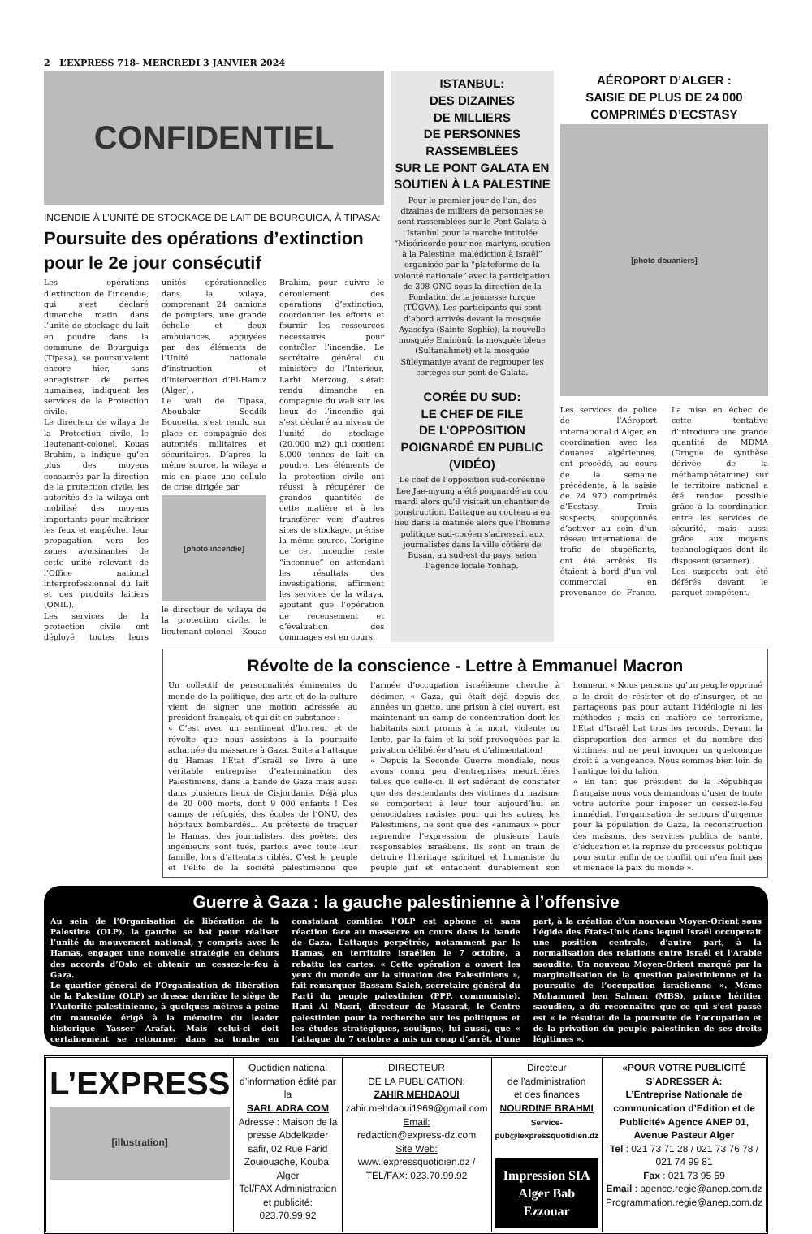2 L’EXPRESS 718- MERCREDI 3 JANVIER 2024
CONFIDENTIEL
INCENDIE À L’UNITÉ DE STOCKAGE DE LAIT DE BOURGUIGA, À TIPASA:
Poursuite des opérations d’extinction pour le 2e jour consécutif
Les opérations d’extinction de l’incendie, qui s’est déclaré dimanche matin dans l’unité de stockage du lait en poudre dans la commune de Bourguiga (Tipasa), se poursuivaient encore hier, sans enregistrer de pertes humaines, indiquent les services de la Protection civile.
Le directeur de wilaya de la Protection civile, le lieutenant-colonel, Kouas Brahim, a indiqué qu’en plus des moyens consacrés par la direction de la protection civile, les autorités de la wilaya ont mobilisé des moyens importants pour maîtriser les feux et empêcher leur propagation vers les zones avoisinantes de cette unité relevant de l’Office national interprofessionnel du lait et des produits laitiers (ONIL).
Les services de la protection civile ont déployé toutes leurs unités opérationnelles dans la wilaya, comprenant 24 camions de pompiers, une grande échelle et deux ambulances, appuyées par des éléments de l’Unité nationale d’instruction et d’intervention d’El-Hamiz (Alger) .
Le wali de Tipasa, Aboubakr Seddik Boucetta, s’est rendu sur place en compagnie des autorités militaires et sécuritaires. D’après la même source, la wilaya a mis en place une cellule de crise dirigée par
[photo incendie]
le directeur de wilaya de la protection civile, le lieutenant-colonel Kouas Brahim, pour suivre le déroulement des opérations d’extinction, coordonner les efforts et fournir les ressources nécessaires pour contrôler l’incendie. Le secrétaire général du ministère de l’Intérieur, Larbi Merzoug, s’était rendu dimanche en compagnie du wali sur les lieux de l’incendie qui s’est déclaré au niveau de l’unité de stockage (20.000 m2) qui contient 8.000 tonnes de lait en poudre. Les éléments de la protection civile ont réussi à récupérer de grandes quantités de cette matière et à les transférer vers d’autres sites de stockage, précise la même source. L’origine de cet incendie reste “inconnue” en attendant les résultats des investigations, affirment les services de la wilaya, ajoutant que l’opération de recensement et d’évaluation des dommages est en cours.
ISTANBUL:
DES DIZAINES
DE MILLIERS
DE PERSONNES
RASSEMBLÉES
SUR LE PONT GALATA EN SOUTIEN À LA PALESTINE
Pour le premier jour de l’an, des dizaines de milliers de personnes se sont rassemblées sur le Pont Galata à Istanbul pour la marche intitulée “Miséricorde pour nos martyrs, soutien à la Palestine, malédiction à Israël” organisée par la “plateforme de la volonté nationale” avec la participation de 308 ONG sous la direction de la Fondation de la jeunesse turque (TÜGVA). Les participants qui sont d’abord arrivés devant la mosquée Ayasofya (Sainte-Sophie), la nouvelle mosquée Eminönü, la mosquée bleue (Sultanahmet) et la mosquée Süleymaniye avant de regrouper les cortèges sur pont de Galata.
CORÉE DU SUD:
LE CHEF DE FILE
DE L’OPPOSITION
POIGNARDÉ EN PUBLIC
(VIDÉO)
Le chef de l’opposition sud-coréenne Lee Jae-myung a été poignardé au cou mardi alors qu’il visitait un chantier de construction. L’attaque au couteau a eu lieu dans la matinée alors que l’homme politique sud-coréen s’adressait aux journalistes dans la ville côtière de Busan, au sud-est du pays, selon l’agence locale Yonhap.
AÉROPORT D’ALGER :
SAISIE DE PLUS DE 24 000
COMPRIMÉS D’ECSTASY
[photo douaniers]
Les services de police de l’Aéroport international d’Alger, en coordination avec les douanes algériennes, ont procédé, au cours de la semaine précédente, à la saisie de 24 970 comprimés d’Ecstasy. Trois suspects, soupçonnés d’activer au sein d’un réseau international de trafic de stupéfiants, ont été arrêtés. Ils étaient à bord d’un vol commercial en provenance de France. La mise en échec de cette tentative d’introduire une grande quantité de MDMA (Drogue de synthèse dérivée de la méthamphétamine) sur le territoire national a été rendue possible grâce à la coordination entre les services de sécurité, mais aussi grâce aux moyens technologiques dont ils disposent (scanner).
Les suspects ont été déférés devant le parquet compétent.
Révolte de la conscience - Lettre à Emmanuel Macron
Un collectif de personnalités éminentes du monde de la politique, des arts et de la culture vient de signer une motion adressée au président français, et qui dit en substance :
« C’est avec un sentiment d’horreur et de révolte que nous assistons à la poursuite acharnée du massacre à Gaza. Suite à l’attaque du Hamas, l’Etat d’Israël se livre à une véritable entreprise d’extermination des Palestiniens, dans la bande de Gaza mais aussi dans plusieurs lieux de Cisjordanie. Déjà plus de 20 000 morts, dont 9 000 enfants ! Des camps de réfugiés, des écoles de l’ONU, des hôpitaux bombardés... Au prétexte de traquer le Hamas, des journalistes, des poètes, des ingénieurs sont tués, parfois avec toute leur famille, lors d’attentats ciblés. C’est le peuple et l’élite de la société palestinienne que l’armée d’occupation israélienne cherche à décimer. « Gaza, qui était déjà depuis des années un ghetto, une prison à ciel ouvert, est maintenant un camp de concentration dont les habitants sont promis à la mort, violente ou lente, par la faim et la soif provoquées par la privation délibérée d’eau et d’alimentation!
« Depuis la Seconde Guerre mondiale, nous avons connu peu d’entreprises meurtrières telles que celle-ci. Il est sidérant de constater que des descendants des victimes du nazisme se comportent à leur tour aujourd’hui en génocidaires racistes pour qui les autres, les Palestiniens, ne sont que des «animaux » pour reprendre l’expression de plusieurs hauts responsables israéliens. Ils sont en train de détruire l’héritage spirituel et humaniste du peuple juif et entachent durablement son honneur. « Nous pensons qu’un peuple opprimé a le droit de résister et de s’insurger, et ne partageons pas pour autant l’idéologie ni les méthodes ; mais en matière de terrorisme, l’État d’Israël bat tous les records. Devant la disproportion des armes et du nombre des victimes, nul ne peut invoquer un quelconque droit à la vengeance. Nous sommes bien loin de l’antique loi du talion.
« En tant que président de la République française nous vous demandons d’user de toute votre autorité pour imposer un cessez-le-feu immédiat, l’organisation de secours d’urgence pour la population de Gaza, la reconstruction des maisons, des services publics de santé, d’éducation et la reprise du processus politique pour sortir enfin de ce conflit qui n’en finit pas et menace la paix du monde ».
Guerre à Gaza : la gauche palestinienne à l’offensive
Au sein de l’Organisation de libération de la Palestine (OLP), la gauche se bat pour réaliser l’unité du mouvement national, y compris avec le Hamas, engager une nouvelle stratégie en dehors des accords d’Oslo et obtenir un cessez-le-feu à Gaza.
Le quartier général de l’Organisation de libération de la Palestine (OLP) se dresse derrière le siège de l’Autorité palestinienne, à quelques mètres à peine du mausolée érigé à la mémoire du leader historique Yasser Arafat. Mais celui-ci doit certainement se retourner dans sa tombe en constatant combien l’OLP est aphone et sans réaction face au massacre en cours dans la bande de Gaza. L’attaque perpétrée, notamment par le Hamas, en territoire israélien le 7 octobre, a rebattu les cartes. « Cette opération a ouvert les yeux du monde sur la situation des Palestiniens », fait remarquer Bassam Saleh, secrétaire général du Parti du peuple palestinien (PPP, communiste). Hani Al Masri, directeur de Masarat, le Centre palestinien pour la recherche sur les politiques et les études stratégiques, souligne, lui aussi, que « l’attaque du 7 octobre a mis un coup d’arrêt, d’une part, à la création d’un nouveau Moyen-Orient sous l’égide des États-Unis dans lequel Israël occuperait une position centrale, d’autre part, à la normalisation des relations entre Israël et l’Arabie saoudite. Un nouveau Moyen-Orient marqué par la marginalisation de la question palestinienne et la poursuite de l’occupation israélienne ». Même Mohammed ben Salman (MBS), prince héritier saoudien, a dû reconnaître que ce qui s’est passé est « le résultat de la poursuite de l’occupation et de la privation du peuple palestinien de ses droits légitimes ».
L’EXPRESS
[illustration]
Quotidien national d’information édité par la
SARL ADRA COM
Adresse : Maison de la presse Abdelkader safir, 02 Rue Farid Zouiouache, Kouba, Alger
Tel/FAX Administration et publicité: 023.70.99.92
DIRECTEUR
DE LA PUBLICATION:
ZAHIR MEHDAOUI
zahir.mehdaoui1969@gmail.com
Email:
redaction@express-dz.com
Site Web:
www.lexpressquotidien.dz / TEL/FAX: 023.70.99.92
Directeur
de l'administration
et des finances
NOURDINE BRAHMI
Service-pub@lexpressquotidien.dz
Impression SIA
Alger Bab Ezzouar
«POUR VOTRE PUBLICITÉ S’ADRESSER À:
L’Entreprise Nationale de communication d’Edition et de Publicité» Agence ANEP 01, Avenue Pasteur Alger
Tel : 021 73 71 28 / 021 73 76 78 / 021 74 99 81
Fax : 021 73 95 59
Email : agence.regie@anep.com.dz
Programmation.regie@anep.com.dz